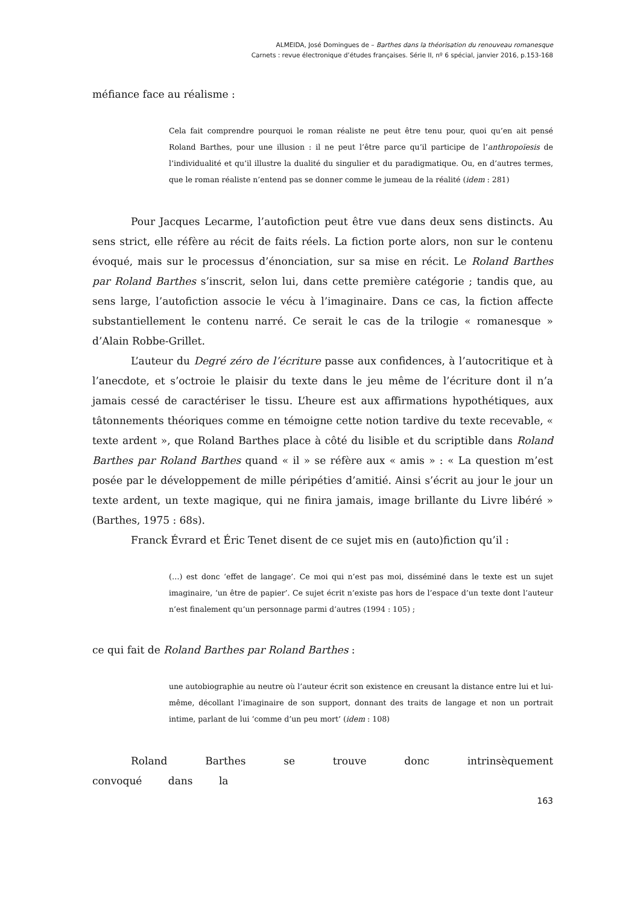ALMEIDA, José Domingues de – Barthes dans la théorisation du renouveau romanesque
Carnets : revue électronique d’études françaises. Série II, nº 6 spécial, janvier 2016, p.153-168
méfiance face au réalisme :
Cela fait comprendre pourquoi le roman réaliste ne peut être tenu pour, quoi qu’en ait pensé Roland Barthes, pour une illusion : il ne peut l’être parce qu’il participe de l’anthropoïesis de l’individualité et qu’il illustre la dualité du singulier et du paradigmatique. Ou, en d’autres termes, que le roman réaliste n’entend pas se donner comme le jumeau de la réalité (idem : 281)
Pour Jacques Lecarme, l’autofiction peut être vue dans deux sens distincts. Au sens strict, elle réfère au récit de faits réels. La fiction porte alors, non sur le contenu évoqué, mais sur le processus d’énonciation, sur sa mise en récit. Le Roland Barthes par Roland Barthes s’inscrit, selon lui, dans cette première catégorie ; tandis que, au sens large, l’autofiction associe le vécu à l’imaginaire. Dans ce cas, la fiction affecte substantiellement le contenu narré. Ce serait le cas de la trilogie « romanesque » d’Alain Robbe-Grillet.
L’auteur du Degré zéro de l’écriture passe aux confidences, à l’autocritique et à l’anecdote, et s’octroie le plaisir du texte dans le jeu même de l’écriture dont il n’a jamais cessé de caractériser le tissu. L’heure est aux affirmations hypothétiques, aux tâtonnements théoriques comme en témoigne cette notion tardive du texte recevable, « texte ardent », que Roland Barthes place à côté du lisible et du scriptible dans Roland Barthes par Roland Barthes quand « il » se réfère aux « amis » : « La question m’est posée par le développement de mille péripéties d’amitié. Ainsi s’écrit au jour le jour un texte ardent, un texte magique, qui ne finira jamais, image brillante du Livre libéré » (Barthes, 1975 : 68s).
Franck Évrard et Éric Tenet disent de ce sujet mis en (auto)fiction qu’il :
(…) est donc ‘effet de langage’. Ce moi qui n’est pas moi, disséminé dans le texte est un sujet imaginaire, ‘un être de papier’. Ce sujet écrit n’existe pas hors de l’espace d’un texte dont l’auteur n’est finalement qu’un personnage parmi d’autres (1994 : 105) ;
ce qui fait de Roland Barthes par Roland Barthes :
une autobiographie au neutre où l’auteur écrit son existence en creusant la distance entre lui et lui-même, décollant l’imaginaire de son support, donnant des traits de langage et non un portrait intime, parlant de lui ‘comme d’un peu mort’ (idem : 108)
Roland Barthes se trouve donc intrinsèquement convoqué dans la
163